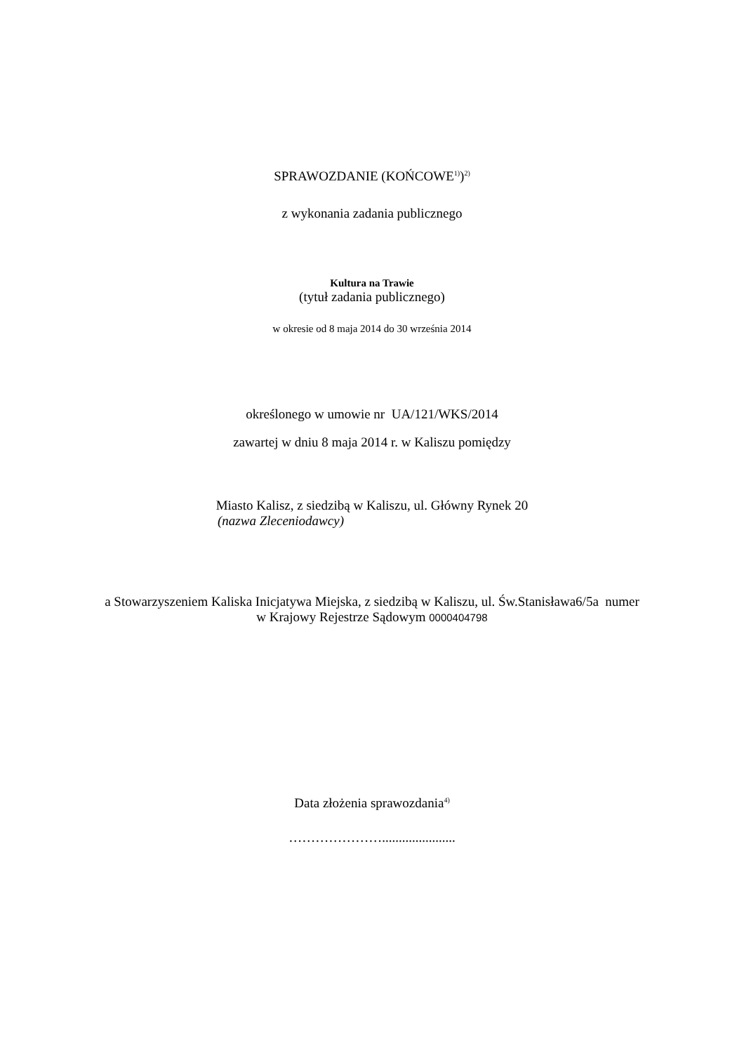SPRAWOZDANIE (KOŃCOWE<sup>1)</sup>)<sup>2)</sup>
z wykonania zadania publicznego
Kultura na Trawie
(tytuł zadania publicznego)
w okresie od 8 maja 2014 do 30 września 2014
określonego w umowie nr UA/121/WKS/2014
zawartej w dniu 8 maja 2014 r. w Kaliszu pomiędzy
Miasto Kalisz, z siedzibą w Kaliszu, ul. Główny Rynek 20
(nazwa Zleceniodawcy)
a Stowarzyszeniem Kaliska Inicjatywa Miejska, z siedzibą w Kaliszu, ul. Św.Stanisława6/5a numer
w Krajowy Rejestrze Sądowym 0000404798
Data złożenia sprawozdania<sup>4)</sup>
…………………......................